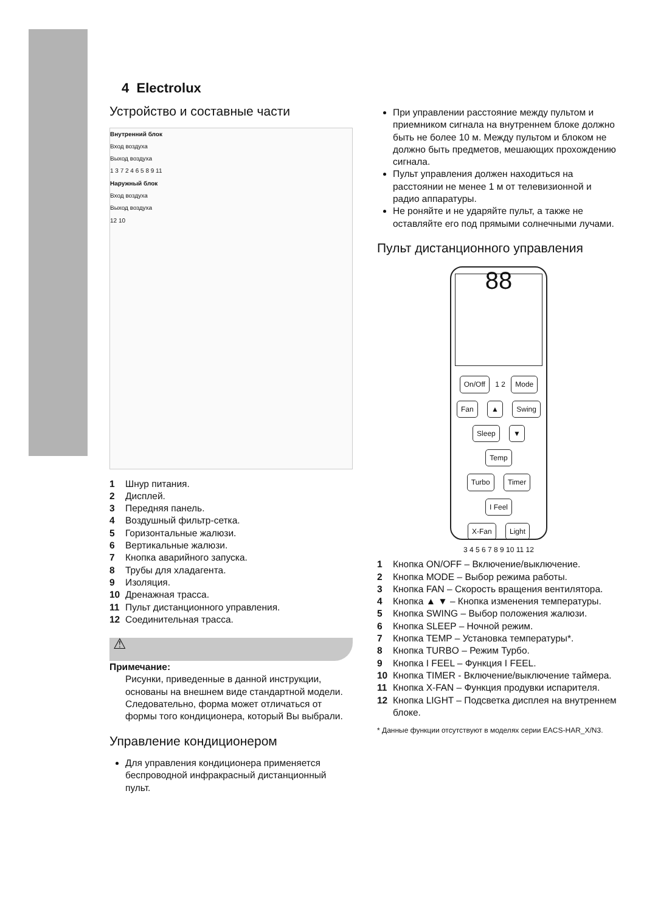4 Electrolux
Устройство и составные части
Внутренний блок
Вход воздуха
Выход воздуха
1 3 7 2 4 6 5 8 9 11
Наружный блок
Вход воздуха
Выход воздуха
12 10
1 Шнур питания.
2 Дисплей.
3 Передняя панель.
4 Воздушный фильтр-сетка.
5 Горизонтальные жалюзи.
6 Вертикальные жалюзи.
7 Кнопка аварийного запуска.
8 Трубы для хладагента.
9 Изоляция.
10 Дренажная трасса.
11 Пульт дистанционного управления.
12 Соединительная трасса.
⚠
Примечание:
Рисунки, приведенные в данной инструкции, основаны на внешнем виде стандартной модели. Следовательно, форма может отличаться от формы того кондиционера, который Вы выбрали.
Управление кондиционером
Для управления кондиционера применяется беспроводной инфракрасный дистанционный пульт.
При управлении расстояние между пультом и приемником сигнала на внутреннем блоке должно быть не более 10 м. Между пультом и блоком не должно быть предметов, мешающих прохождению сигнала.
Пульт управления должен находиться на расстоянии не менее 1 м от телевизионной и радио аппаратуры.
Не роняйте и не ударяйте пульт, а также не оставляйте его под прямыми солнечными лучами.
Пульт дистанционного управления
88
On/Off 1 2 Mode
Fan ▲ Swing
Sleep ▼ Temp
Turbo Timer I Feel
X-Fan Light
3 4 5 6 7 8 9 10 11 12
1 Кнопка ON/OFF – Включение/выключение.
2 Кнопка MODE – Выбор режима работы.
3 Кнопка FAN – Скорость вращения вентилятора.
4 Кнопка ▲ ▼ – Кнопка изменения температуры.
5 Кнопка SWING – Выбор положения жалюзи.
6 Кнопка SLEEP – Ночной режим.
7 Кнопка TEMP – Установка температуры*.
8 Кнопка TURBO – Режим Турбо.
9 Кнопка I FEEL – Функция I FEEL.
10 Кнопка TIMER - Включение/выключение таймера.
11 Кнопка X-FAN – Функция продувки испарителя.
12 Кнопка LIGHT – Подсветка дисплея на внутреннем блоке.
* Данные функции отсутствуют в моделях серии EACS-HAR_X/N3.